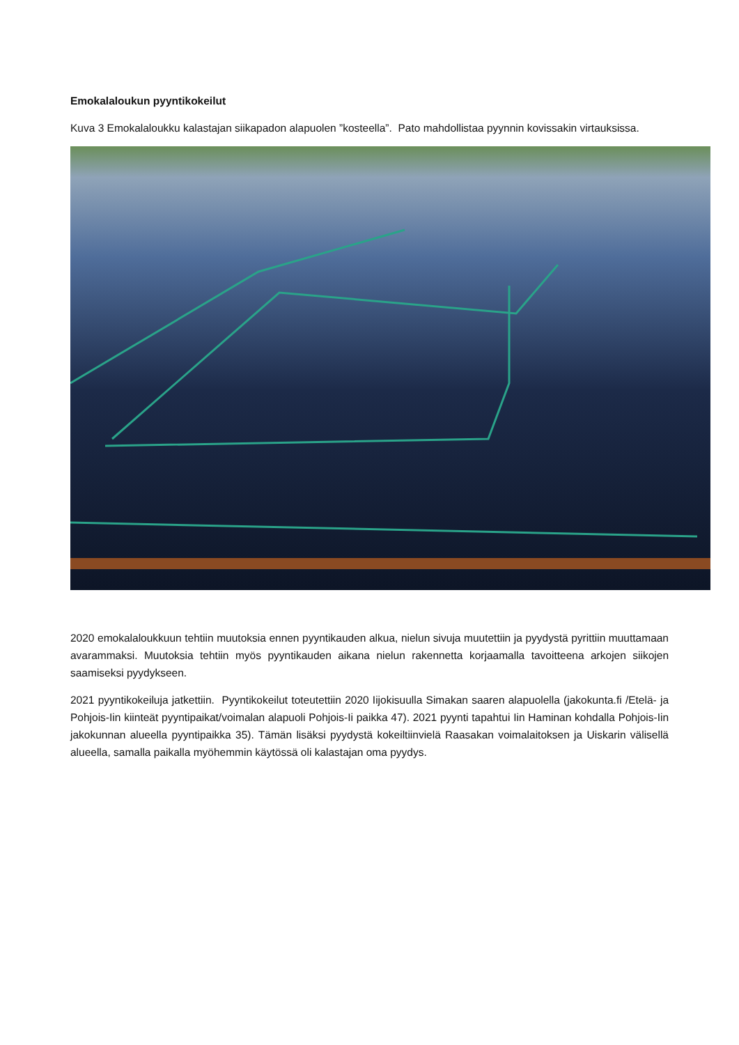Emokalaloukun pyyntikokeilut
Kuva 3 Emokalaloukku kalastajan siikapadon alapuolen ”kosteella”. Pato mahdollistaa pyynnin kovissakin virtauksissa.
2020 emokalaloukkuun tehtiin muutoksia ennen pyyntikauden alkua, nielun sivuja muutettiin ja pyydystä pyrittiin muuttamaan avarammaksi. Muutoksia tehtiin myös pyyntikauden aikana nielun rakennetta korjaamalla tavoitteena arkojen siikojen saamiseksi pyydykseen.
2021 pyyntikokeiluja jatkettiin. Pyyntikokeilut toteutettiin 2020 Iijokisuulla Simakan saaren alapuolella (jakokunta.fi /Etelä- ja Pohjois-Iin kiinteät pyyntipaikat/voimalan alapuoli Pohjois-Ii paikka 47). 2021 pyynti tapahtui Iin Haminan kohdalla Pohjois-Iin jakokunnan alueella pyyntipaikka 35). Tämän lisäksi pyydystä kokeiltiinvielä Raasakan voimalaitoksen ja Uiskarin välisellä alueella, samalla paikalla myöhemmin käytössä oli kalastajan oma pyydys.